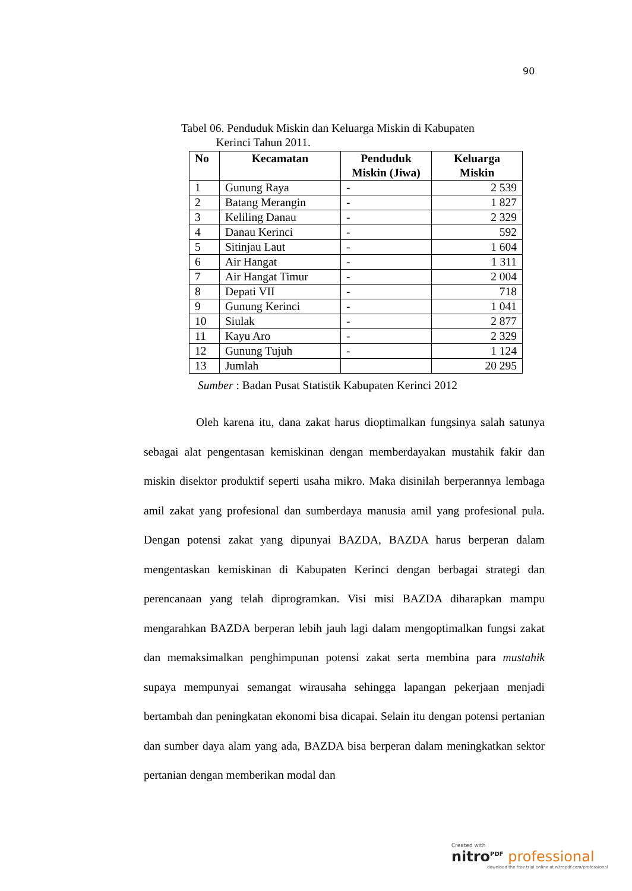90
Tabel 06. Penduduk Miskin dan Keluarga Miskin di Kabupaten
Kerinci Tahun 2011.
| No | Kecamatan | Penduduk Miskin (Jiwa) | Keluarga Miskin |
| --- | --- | --- | --- |
| 1 | Gunung Raya | - | 2 539 |
| 2 | Batang Merangin | - | 1 827 |
| 3 | Keliling Danau | - | 2 329 |
| 4 | Danau Kerinci | - | 592 |
| 5 | Sitinjau Laut | - | 1 604 |
| 6 | Air Hangat | - | 1 311 |
| 7 | Air Hangat Timur | - | 2 004 |
| 8 | Depati VII | - | 718 |
| 9 | Gunung Kerinci | - | 1 041 |
| 10 | Siulak | - | 2 877 |
| 11 | Kayu Aro | - | 2 329 |
| 12 | Gunung Tujuh | - | 1 124 |
| 13 | Jumlah | | 20 295 |
Sumber : Badan Pusat Statistik Kabupaten Kerinci 2012
Oleh karena itu, dana zakat harus dioptimalkan fungsinya salah satunya sebagai alat pengentasan kemiskinan dengan memberdayakan mustahik fakir dan miskin disektor produktif seperti usaha mikro. Maka disinilah berperannya lembaga amil zakat yang profesional dan sumberdaya manusia amil yang profesional pula. Dengan potensi zakat yang dipunyai BAZDA, BAZDA harus berperan dalam mengentaskan kemiskinan di Kabupaten Kerinci dengan berbagai strategi dan perencanaan yang telah diprogramkan. Visi misi BAZDA diharapkan mampu mengarahkan BAZDA berperan lebih jauh lagi dalam mengoptimalkan fungsi zakat dan memaksimalkan penghimpunan potensi zakat serta membina para mustahik supaya mempunyai semangat wirausaha sehingga lapangan pekerjaan menjadi bertambah dan peningkatan ekonomi bisa dicapai. Selain itu dengan potensi pertanian dan sumber daya alam yang ada, BAZDA bisa berperan dalam meningkatkan sektor pertanian dengan memberikan modal dan
Created with
nitro<sup>PDF</sup> professional
download the free trial online at nitropdf.com/professional